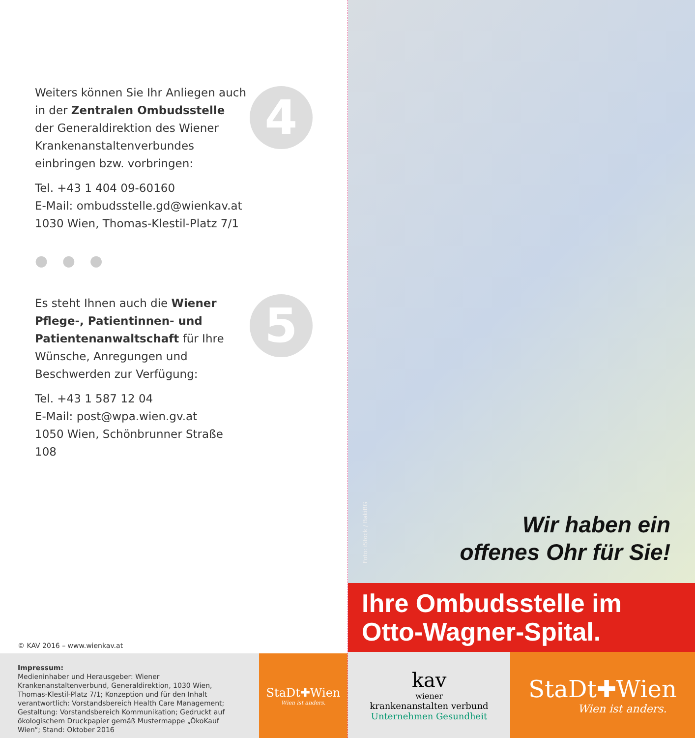4
Weiters können Sie Ihr Anliegen auch in der Zentralen Ombudsstelle der Generaldirektion des Wiener Krankenanstaltenverbundes einbringen bzw. vorbringen:
Tel. +43 1 404 09-60160
E-Mail: ombudsstelle.gd@wienkav.at
1030 Wien, Thomas-Klestil-Platz 7/1
● ● ●
5
Es steht Ihnen auch die Wiener Pflege-, Patientinnen- und Patientenanwalt­schaft für Ihre Wünsche, Anregungen und Beschwerden zur Verfügung:
Tel. +43 1 587 12 04
E-Mail: post@wpa.wien.gv.at
1050 Wien, Schönbrunner Straße 108
© KAV 2016 – www.wienkav.at
Impressum:
Medieninhaber und Herausgeber: Wiener Krankenanstaltenverbund, Generaldirektion, 1030 Wien, Thomas-Klestil-Platz 7/1; Konzeption und für den Inhalt verantwortlich: Vorstandsbereich Health Care Management; Gestaltung: Vorstandsbereich Kommunikation; Gedruckt auf ökologischem Druckpapier gemäß Mustermappe „ÖkoKauf Wien“; Stand: Oktober 2016
StaDt✚Wien
Wien ist anders.
Foto: iStock / BakiBG
Wir haben ein
offenes Ohr für Sie!
Ihre Ombudsstelle im
Otto-Wagner-Spital.
kav
wiener
krankenanstalten verbund
Unternehmen Gesundheit
StaDt✚Wien
Wien ist anders.